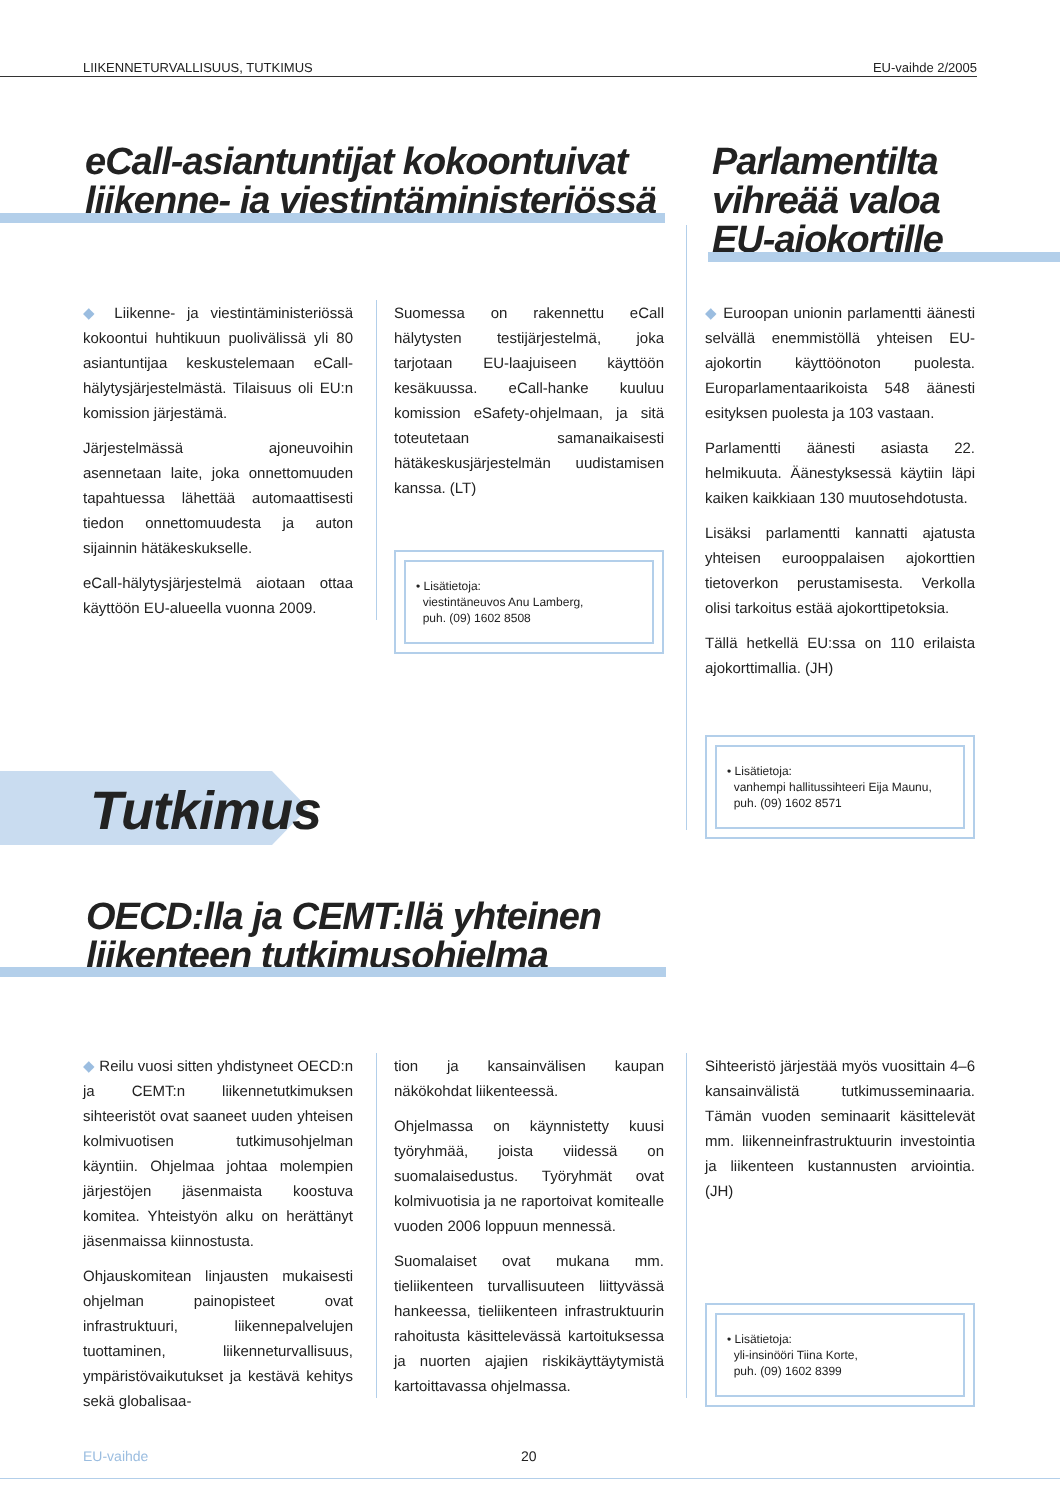LIIKENNETURVALLISUUS, TUTKIMUS EU-vaihde 2/2005
eCall-asiantuntijat kokoontuivat
liikenne- ja viestintäministeriössä
Parlamentilta
vihreää valoa
EU-ajokortille
◆ Liikenne- ja viestintäministeriössä kokoontui huhtikuun puolivälissä yli 80 asiantuntijaa keskustelemaan eCall-hälytysjärjestelmästä. Tilaisuus oli EU:n komission järjestämä.
Järjestelmässä ajoneuvoihin asennetaan laite, joka onnettomuuden tapahtuessa lähettää automaattisesti tiedon onnettomuudesta ja auton sijainnin hätäkeskukselle.
eCall-hälytysjärjestelmä aiotaan ottaa käyttöön EU-alueella vuonna 2009.
Suomessa on rakennettu eCall hälytysten testijärjestelmä, joka tarjotaan EU-laajuiseen käyttöön kesäkuussa. eCall-hanke kuuluu komission eSafety-ohjelmaan, ja sitä toteutetaan samanaikaisesti hätäkeskusjärjestelmän uudistamisen kanssa. (LT)
• Lisätietoja:
viestintäneuvos Anu Lamberg,
puh. (09) 1602 8508
◆ Euroopan unionin parlamentti äänesti selvällä enemmistöllä yhteisen EU-ajokortin käyttöönoton puolesta. Europarlamentaarikoista 548 äänesti esityksen puolesta ja 103 vastaan.
Parlamentti äänesti asiasta 22. helmikuuta. Äänestyksessä käytiin läpi kaiken kaikkiaan 130 muutosehdotusta.
Lisäksi parlamentti kannatti ajatusta yhteisen eurooppalaisen ajokorttien tietoverkon perustamisesta. Verkolla olisi tarkoitus estää ajokorttipetoksia.
Tällä hetkellä EU:ssa on 110 erilaista ajokorttimallia. (JH)
• Lisätietoja:
vanhempi hallitussihteeri Eija Maunu,
puh. (09) 1602 8571
Tutkimus
OECD:lla ja CEMT:llä yhteinen
liikenteen tutkimusohjelma
◆ Reilu vuosi sitten yhdistyneet OECD:n ja CEMT:n liikennetutkimuksen sihteeristöt ovat saaneet uuden yhteisen kolmivuotisen tutkimusohjelman käyntiin. Ohjelmaa johtaa molempien järjestöjen jäsenmaista koostuva komitea. Yhteistyön alku on herättänyt jäsenmaissa kiinnostusta.
Ohjauskomitean linjausten mukaisesti ohjelman painopisteet ovat infrastruktuuri, liikennepalvelujen tuottaminen, liikenneturvallisuus, ympäristövaikutukset ja kestävä kehitys sekä globalisaa-
tion ja kansainvälisen kaupan näkökohdat liikenteessä.
Ohjelmassa on käynnistetty kuusi työryhmää, joista viidessä on suomalaisedustus. Työryhmät ovat kolmivuotisia ja ne raportoivat komitealle vuoden 2006 loppuun mennessä.
Suomalaiset ovat mukana mm. tieliikenteen turvallisuuteen liittyvässä hankeessa, tieliikenteen infrastruktuurin rahoitusta käsittelevässä kartoituksessa ja nuorten ajajien riskikäyttäytymistä kartoittavassa ohjelmassa.
Sihteeristö järjestää myös vuosittain 4–6 kansainvälistä tutkimusseminaaria. Tämän vuoden seminaarit käsittelevät mm. liikenneinfrastruktuurin investointia ja liikenteen kustannusten arviointia. (JH)
• Lisätietoja:
yli-insinööri Tiina Korte,
puh. (09) 1602 8399
EU-vaihde 20